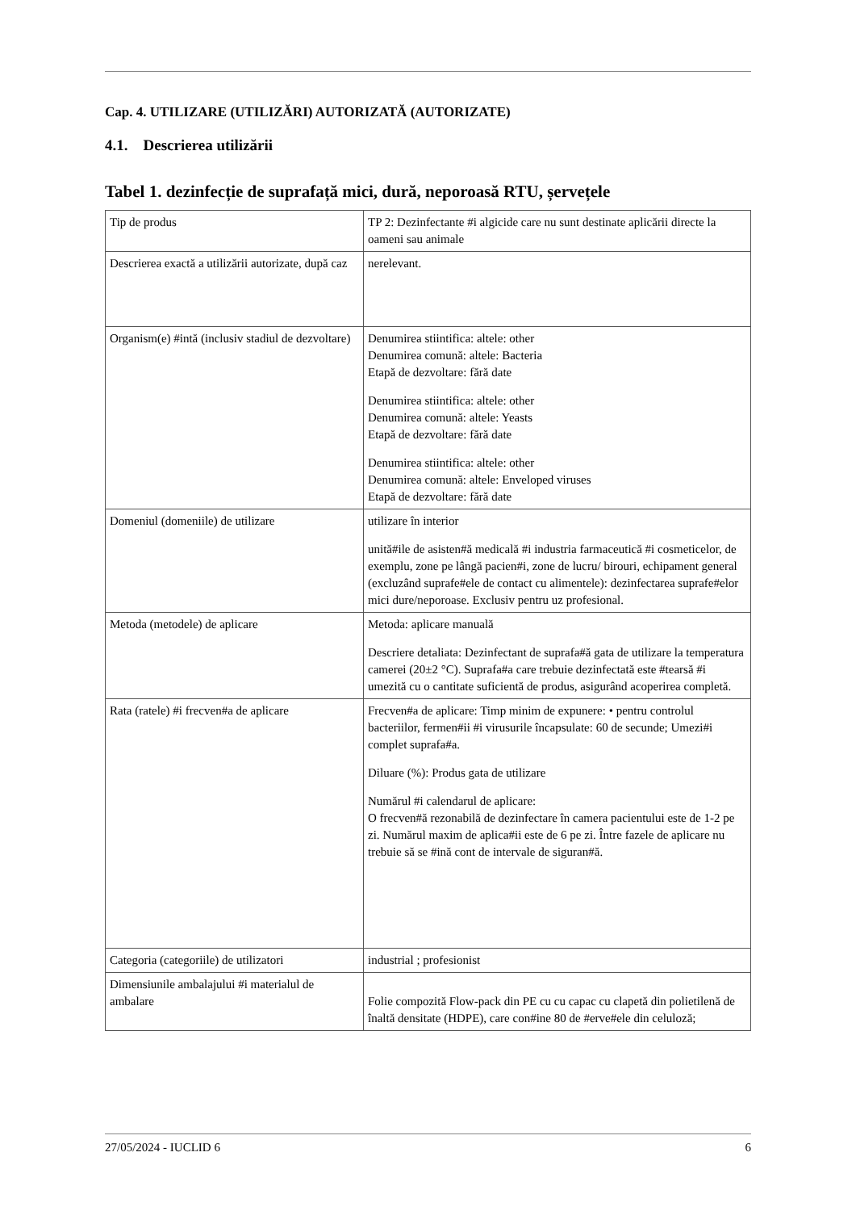Cap. 4. UTILIZARE (UTILIZĂRI) AUTORIZATĂ (AUTORIZATE)
4.1. Descrierea utilizării
Tabel 1. dezinfecție de suprafață mici, dură, neporoasă RTU, șervețele
| Tip de produs | TP 2: Dezinfectante #i algicide care nu sunt destinate aplicării directe la oameni sau animale |
| Descrierea exactă a utilizării autorizate, după caz | nerelevant. |
| Organism(e) #intă (inclusiv stadiul de dezvoltare) | Denumirea stiintifica: altele: other Denumirea comună: altele: Bacteria Etapă de dezvoltare: fără date Denumirea stiintifica: altele: other Denumirea comună: altele: Yeasts Etapă de dezvoltare: fără date Denumirea stiintifica: altele: other Denumirea comună: altele: Enveloped viruses Etapă de dezvoltare: fără date |
| Domeniul (domeniile) de utilizare | utilizare în interior unită#ile de asisten#ă medicală #i industria farmaceutică #i cosmeticelor, de exemplu, zone pe lângă pacien#i, zone de lucru/ birouri, echipament general (excluzând suprafe#ele de contact cu alimentele): dezinfectarea suprafe#elor mici dure/neporoase. Exclusiv pentru uz profesional. |
| Metoda (metodele) de aplicare | Metoda: aplicare manuală Descriere detaliata: Dezinfectant de suprafa#ă gata de utilizare la temperatura camerei (20±2 °C). Suprafa#a care trebuie dezinfectată este #tearsă #i umezită cu o cantitate suficientă de produs, asigurând acoperirea completă. |
| Rata (ratele) #i frecven#a de aplicare | Frecven#a de aplicare: Timp minim de expunere: • pentru controlul bacteriilor, fermen#ii #i virusurile încapsulate: 60 de secunde; Umezi#i complet suprafa#a. Diluare (%): Produs gata de utilizare Numărul #i calendarul de aplicare: O frecven#ă rezonabilă de dezinfectare în camera pacientului este de 1-2 pe zi. Numărul maxim de aplica#ii este de 6 pe zi. Între fazele de aplicare nu trebuie să se #ină cont de intervale de siguran#ă. |
| Categoria (categoriile) de utilizatori | industrial ; profesionist |
| Dimensiunile ambalajului #i materialul de ambalare | Folie compozită Flow-pack din PE cu cu capac cu clapetă din polietilenă de înaltă densitate (HDPE), care con#ine 80 de #erve#ele din celuloză; |
27/05/2024 - IUCLID 6 6